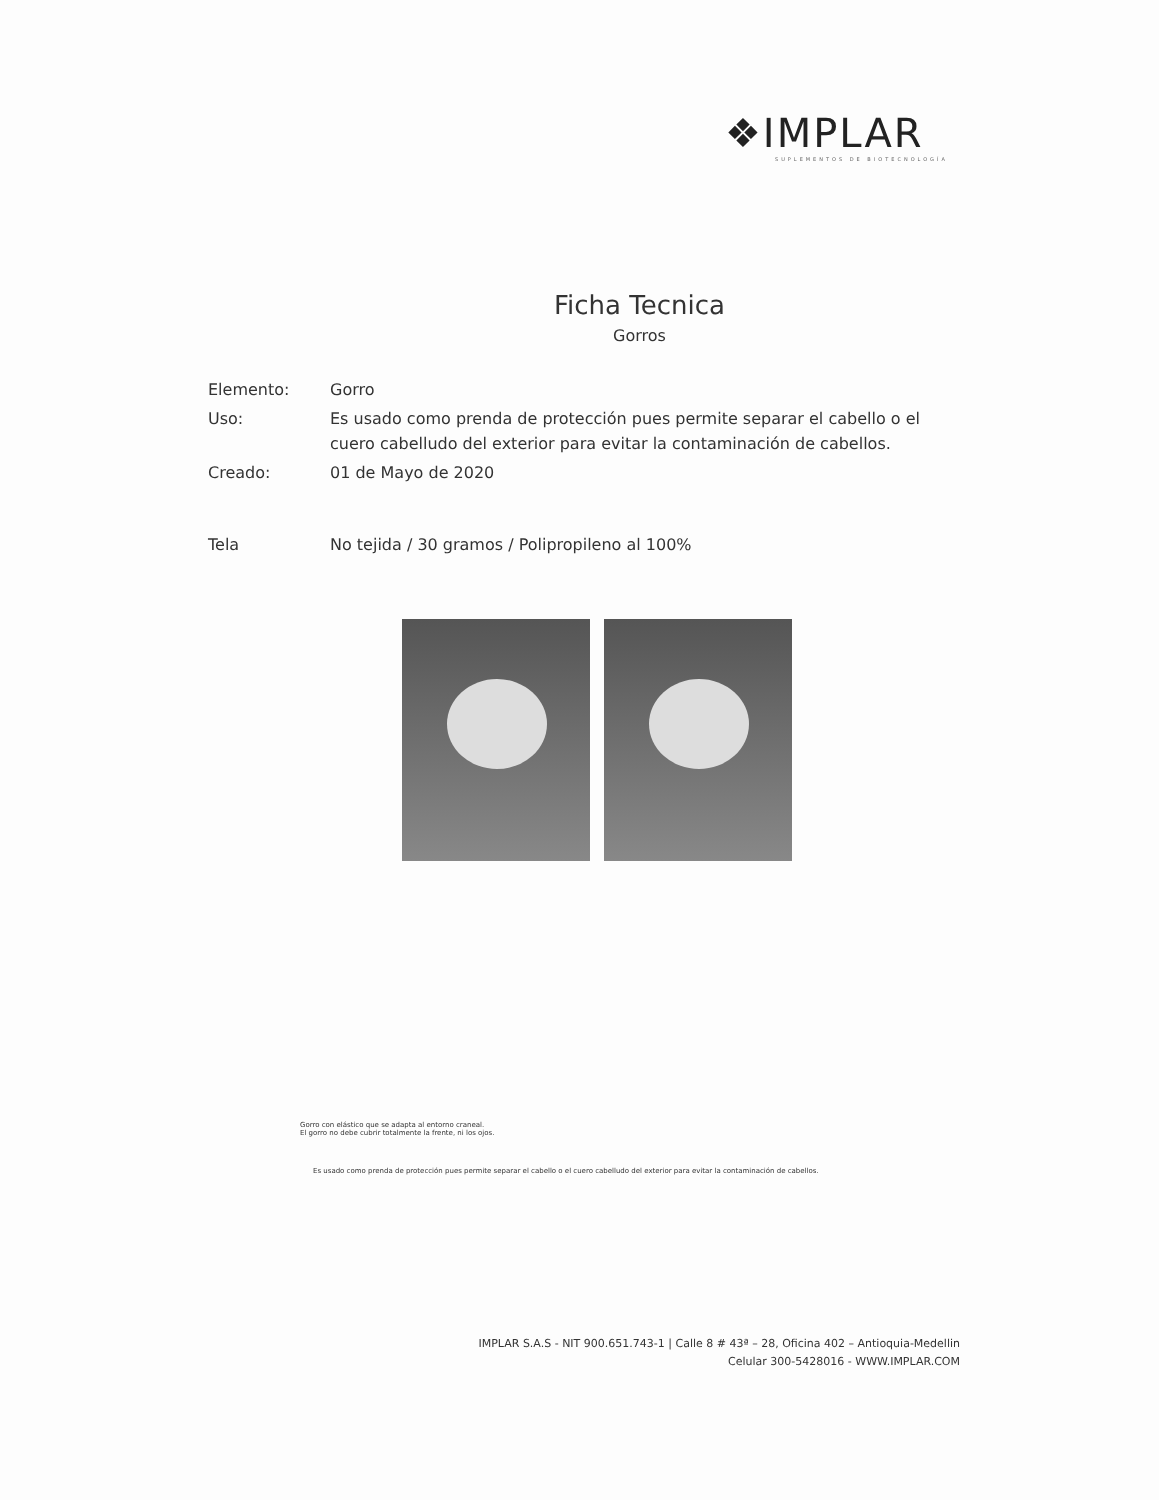❖IMPLAR
SUPLEMENTOS DE BIOTECNOLOGÍA
Ficha Tecnica
Gorros
| Elemento: | Gorro |
| Uso: | Es usado como prenda de protección pues permite separar el cabello o el cuero cabelludo del exterior para evitar la contaminación de cabellos. |
| Creado: | 01 de Mayo de 2020 |
| Tela | No tejida / 30 gramos / Polipropileno al 100% |
Gorro con elástico que se adapta al entorno craneal.
El gorro no debe cubrir totalmente la frente, ni los ojos.
Es usado como prenda de protección pues permite separar el cabello o el cuero cabelludo del exterior para evitar la contaminación de cabellos.
IMPLAR S.A.S - NIT 900.651.743-1 | Calle 8 # 43ª – 28, Oficina 402 – Antioquia-Medellin
Celular 300-5428016 - WWW.IMPLAR.COM